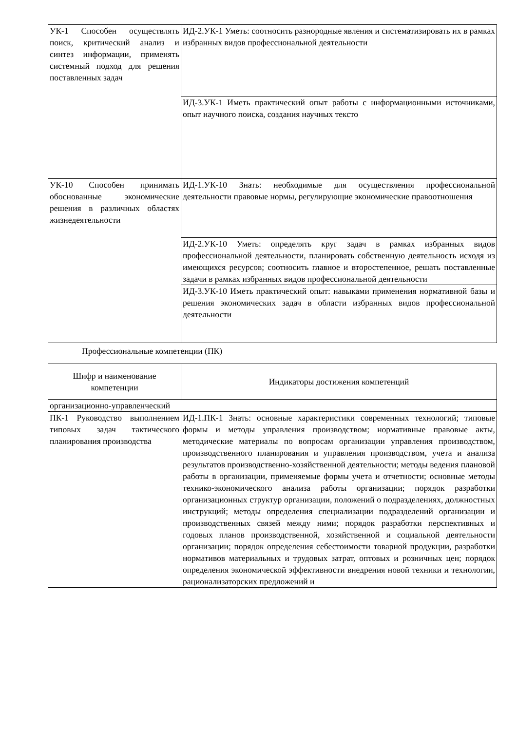| УК-1 Способен осуществлять поиск, критический анализ и синтез информации, применять системный подход для решения поставленных задач | ИД-2.УК-1 Уметь: соотносить разнородные явления и систематизировать их в рамках избранных видов профессиональной деятельности |
| | ИД-3.УК-1 Иметь практический опыт работы с информационными источниками, опыт научного поиска, создания научных тексто |
| УК-10 Способен принимать обоснованные экономические решения в различных областях жизнедеятельности | ИД-1.УК-10 Знать: необходимые для осуществления профессиональной деятельности правовые нормы, регулирующие экономические правоотношения |
| | ИД-2.УК-10 Уметь: определять круг задач в рамках избранных видов профессиональной деятельности, планировать собственную деятельность исходя из имеющихся ресурсов; соотносить главное и второстепенное, решать поставленные задачи в рамках избранных видов профессиональной деятельности |
| | ИД-3.УК-10 Иметь практический опыт: навыками применения нормативной базы и решения экономических задач в области избранных видов профессиональной деятельности |
Профессиональные компетенции (ПК)
| Шифр и наименование компетенции | Индикаторы достижения компетенций |
| --- | --- |
| организационно-управленческий | |
| ПК-1 Руководство выполнением типовых задач тактического планирования производства | ИД-1.ПК-1 Знать: основные характеристики современных технологий; типовые формы и методы управления производством; нормативные правовые акты, методические материалы по вопросам организации управления производством, производственного планирования и управления производством, учета и анализа результатов производственно-хозяйственной деятельности; методы ведения плановой работы в организации, применяемые формы учета и отчетности; основные методы технико-экономического анализа работы организации; порядок разработки организационных структур организации, положений о подразделениях, должностных инструкций; методы определения специализации подразделений организации и производственных связей между ними; порядок разработки перспективных и годовых планов производственной, хозяйственной и социальной деятельности организации; порядок определения себестоимости товарной продукции, разработки нормативов материальных и трудовых затрат, оптовых и розничных цен; порядок определения экономической эффективности внедрения новой техники и технологии, рационализаторских предложений и |